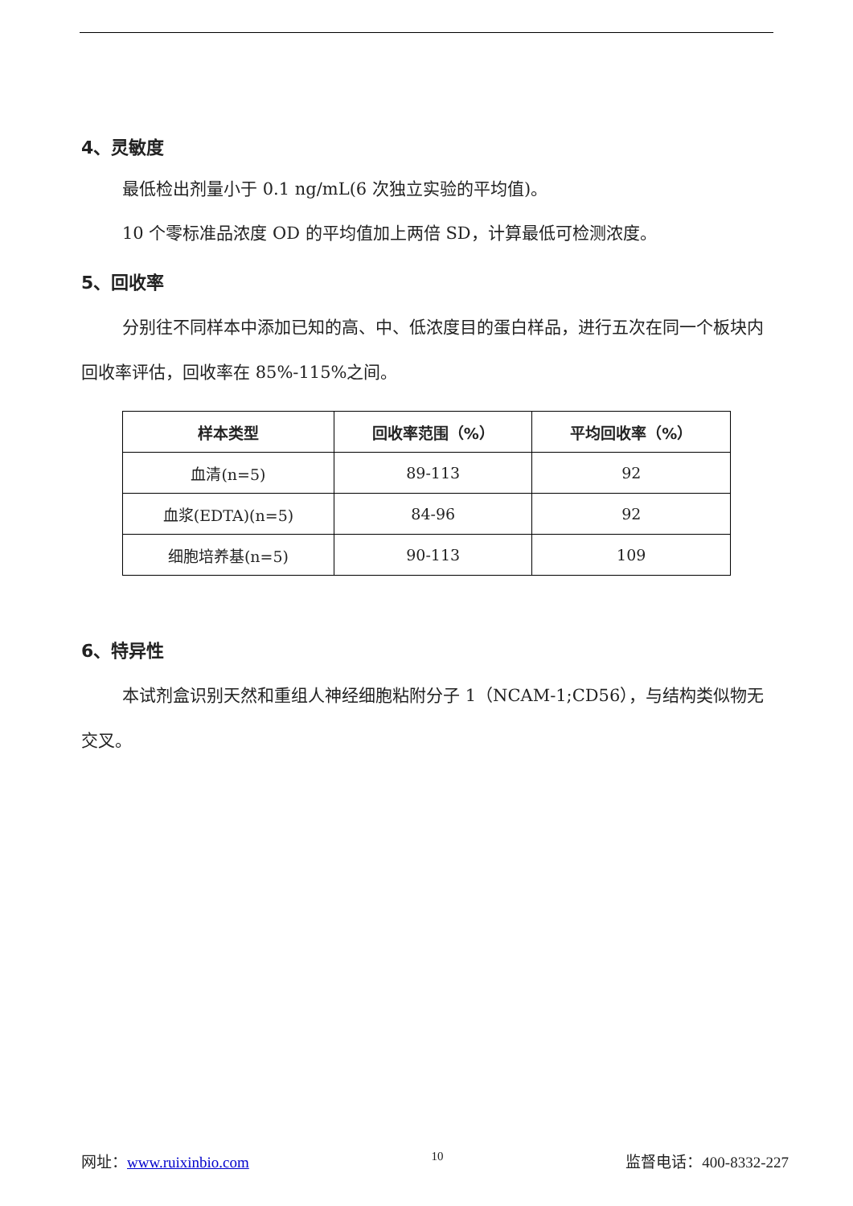4、灵敏度
最低检出剂量小于 0.1 ng/mL(6 次独立实验的平均值)。
10 个零标准品浓度 OD 的平均值加上两倍 SD，计算最低可检测浓度。
5、回收率
分别往不同样本中添加已知的高、中、低浓度目的蛋白样品，进行五次在同一个板块内回收率评估，回收率在 85%-115%之间。
| 样本类型 | 回收率范围（%） | 平均回收率（%） |
| --- | --- | --- |
| 血清(n=5) | 89-113 | 92 |
| 血浆(EDTA)(n=5) | 84-96 | 92 |
| 细胞培养基(n=5) | 90-113 | 109 |
6、特异性
本试剂盒识别天然和重组人神经细胞粘附分子 1（NCAM-1;CD56），与结构类似物无交叉。
网址：www.ruixinbio.com 10 监督电话：400-8332-227